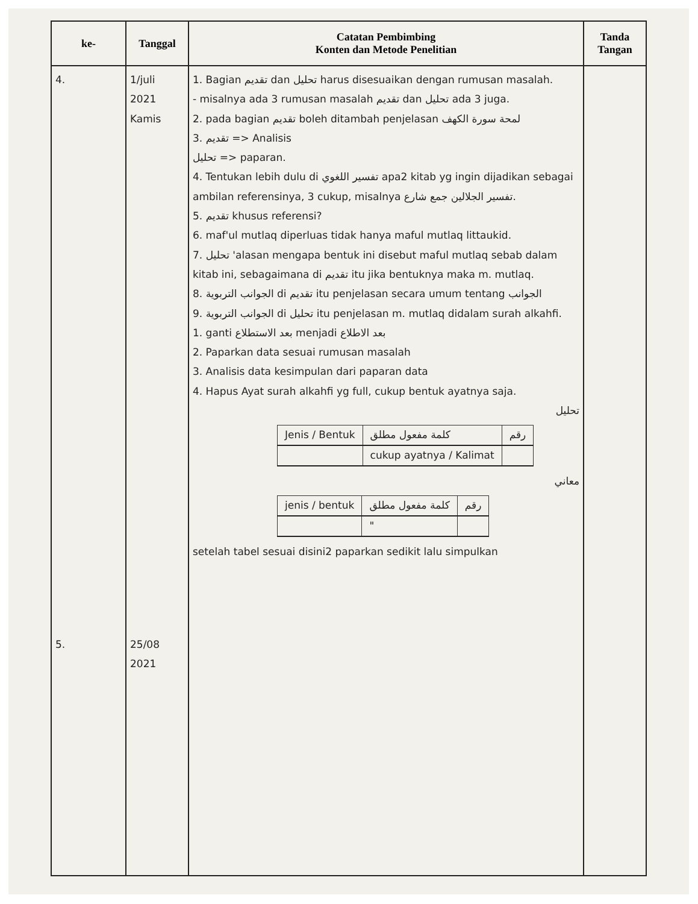| ke- | Tanggal | Catatan Pembimbing Konten dan Metode Penelitian | Tanda Tangan |
| --- | --- | --- | --- |
| 4. 5. | 1/juli 2021 Kamis 25/08 2021 | 1. Bagian تقديم dan تحليل harus disesuaikan dengan rumusan masalah. - misalnya ada 3 rumusan masalah تقديم dan تحليل ada 3 juga. 2. pada bagian تقديم boleh ditambah penjelasan لمحة سورة الكهف 3. تقديم => Analisis تحليل => paparan. 4. Tentukan lebih dulu di تفسير اللغوي apa2 kitab yg ingin dijadikan sebagai ambilan referensinya, 3 cukup, misalnya تفسير الجلالين جمع شارع. 5. تقديم khusus referensi? 6. maf'ul mutlaq diperluas tidak hanya maful mutlaq littaukid. 7. تحليل 'alasan mengapa bentuk ini disebut maful mutlaq sebab dalam kitab ini, sebagaimana di تقديم itu jika bentuknya maka m. mutlaq. 8. الجوانب التربوية di تقديم itu penjelasan secara umum tentang الجوانب 9. الجوانب التربوية di تحليل itu penjelasan m. mutlaq didalam surah alkahfi. 1. ganti بعد الاستطلاع menjadi بعد الاطلاع 2. Paparkan data sesuai rumusan masalah 3. Analisis data kesimpulan dari paparan data 4. Hapus Ayat surah alkahfi yg full, cukup bentuk ayatnya saja. تحليل / Jenis / Bentuk / كلمة مفعول مطلق / رقم / / / cukup ayatnya / Kalimat / / معاني / jenis / bentuk / كلمة مفعول مطلق / رقم / / / " / / setelah tabel sesuai disini2 paparkan sedikit lalu simpulkan | |